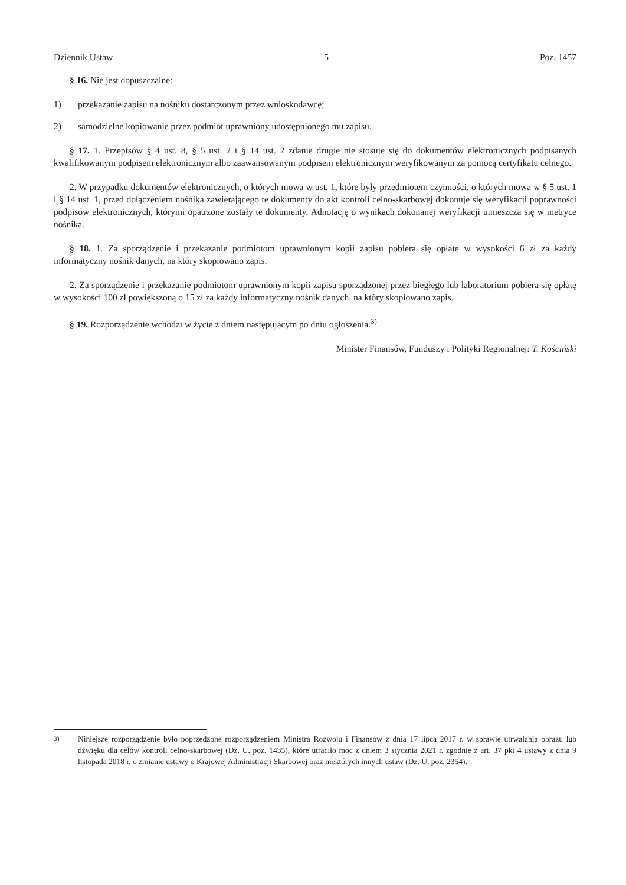Dziennik Ustaw – 5 – Poz. 1457
§ 16. Nie jest dopuszczalne:
1) przekazanie zapisu na nośniku dostarczonym przez wnioskodawcę;
2) samodzielne kopiowanie przez podmiot uprawniony udostępnionego mu zapisu.
§ 17. 1. Przepisów § 4 ust. 8, § 5 ust. 2 i § 14 ust. 2 zdanie drugie nie stosuje się do dokumentów elektronicznych podpisanych kwalifikowanym podpisem elektronicznym albo zaawansowanym podpisem elektronicznym weryfikowanym za pomocą certyfikatu celnego.
2. W przypadku dokumentów elektronicznych, o których mowa w ust. 1, które były przedmiotem czynności, o których mowa w § 5 ust. 1 i § 14 ust. 1, przed dołączeniem nośnika zawierającego te dokumenty do akt kontroli celno-skarbowej dokonuje się weryfikacji poprawności podpisów elektronicznych, którymi opatrzone zostały te dokumenty. Adnotację o wynikach dokonanej weryfikacji umieszcza się w metryce nośnika.
§ 18. 1. Za sporządzenie i przekazanie podmiotom uprawnionym kopii zapisu pobiera się opłatę w wysokości 6 zł za każdy informatyczny nośnik danych, na który skopiowano zapis.
2. Za sporządzenie i przekazanie podmiotom uprawnionym kopii zapisu sporządzonej przez biegłego lub laboratorium pobiera się opłatę w wysokości 100 zł powiększoną o 15 zł za każdy informatyczny nośnik danych, na który skopiowano zapis.
§ 19. Rozporządzenie wchodzi w życie z dniem następującym po dniu ogłoszenia.<sup>3)</sup>
Minister Finansów, Funduszy i Polityki Regionalnej: T. Kościński
<sup>3)</sup> Niniejsze rozporządzenie było poprzedzone rozporządzeniem Ministra Rozwoju i Finansów z dnia 17 lipca 2017 r. w sprawie utrwalania obrazu lub dźwięku dla celów kontroli celno-skarbowej (Dz. U. poz. 1435), które utraciło moc z dniem 3 stycznia 2021 r. zgodnie z art. 37 pkt 4 ustawy z dnia 9 listopada 2018 r. o zmianie ustawy o Krajowej Administracji Skarbowej oraz niektórych innych ustaw (Dz. U. poz. 2354).